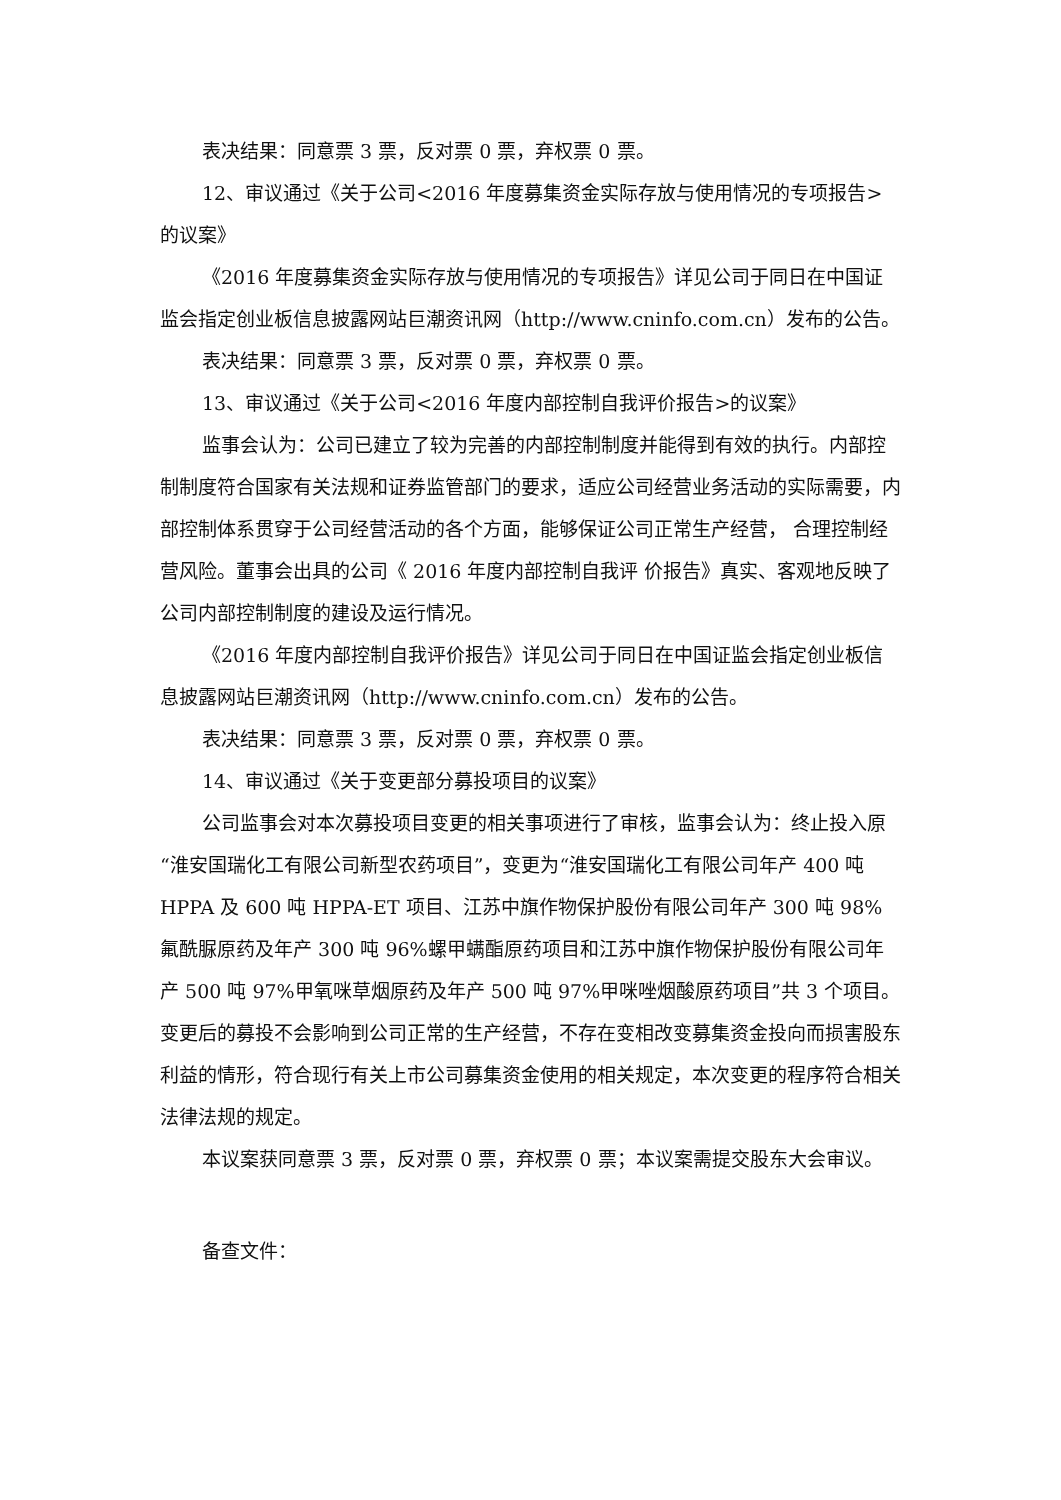表决结果：同意票 3 票，反对票 0 票，弃权票 0 票。
12、审议通过《关于公司<2016 年度募集资金实际存放与使用情况的专项报告>的议案》
《2016 年度募集资金实际存放与使用情况的专项报告》详见公司于同日在中国证监会指定创业板信息披露网站巨潮资讯网（http://www.cninfo.com.cn）发布的公告。
表决结果：同意票 3 票，反对票 0 票，弃权票 0 票。
13、审议通过《关于公司<2016 年度内部控制自我评价报告>的议案》
监事会认为：公司已建立了较为完善的内部控制制度并能得到有效的执行。内部控制制度符合国家有关法规和证券监管部门的要求，适应公司经营业务活动的实际需要，内部控制体系贯穿于公司经营活动的各个方面，能够保证公司正常生产经营， 合理控制经营风险。董事会出具的公司《 2016 年度内部控制自我评 价报告》真实、客观地反映了公司内部控制制度的建设及运行情况。
《2016 年度内部控制自我评价报告》详见公司于同日在中国证监会指定创业板信息披露网站巨潮资讯网（http://www.cninfo.com.cn）发布的公告。
表决结果：同意票 3 票，反对票 0 票，弃权票 0 票。
14、审议通过《关于变更部分募投项目的议案》
公司监事会对本次募投项目变更的相关事项进行了审核，监事会认为：终止投入原“淮安国瑞化工有限公司新型农药项目”，变更为“淮安国瑞化工有限公司年产 400 吨 HPPA 及 600 吨 HPPA-ET 项目、江苏中旗作物保护股份有限公司年产 300 吨 98%氟酰脲原药及年产 300 吨 96%螺甲螨酯原药项目和江苏中旗作物保护股份有限公司年产 500 吨 97%甲氧咪草烟原药及年产 500 吨 97%甲咪唑烟酸原药项目”共 3 个项目。变更后的募投不会影响到公司正常的生产经营，不存在变相改变募集资金投向而损害股东利益的情形，符合现行有关上市公司募集资金使用的相关规定，本次变更的程序符合相关法律法规的规定。
本议案获同意票 3 票，反对票 0 票，弃权票 0 票；本议案需提交股东大会审议。
备查文件：